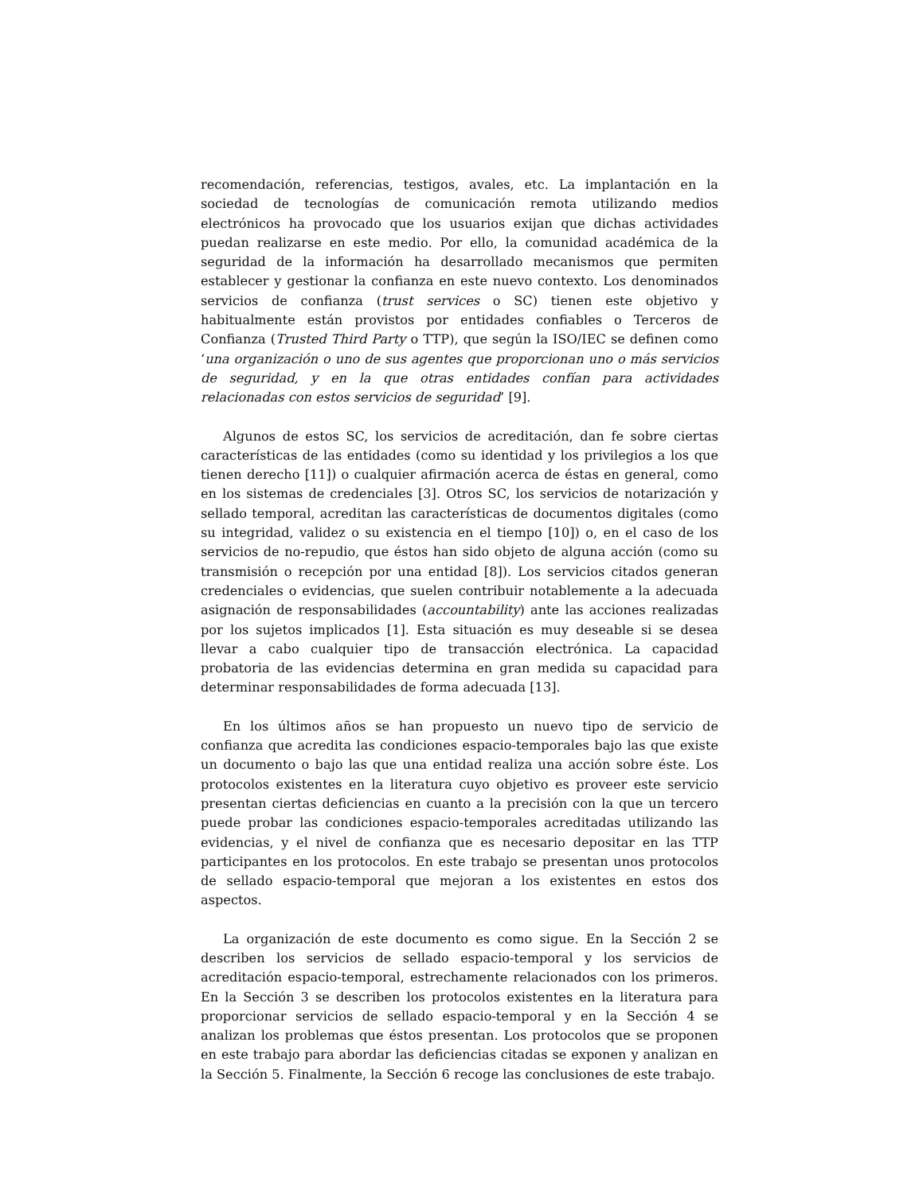recomendación, referencias, testigos, avales, etc. La implantación en la sociedad de tecnologías de comunicación remota utilizando medios electrónicos ha provocado que los usuarios exijan que dichas actividades puedan realizarse en este medio. Por ello, la comunidad académica de la seguridad de la información ha desarrollado mecanismos que permiten establecer y gestionar la confianza en este nuevo contexto. Los denominados servicios de confianza (trust services o SC) tienen este objetivo y habitualmente están provistos por entidades confiables o Terceros de Confianza (Trusted Third Party o TTP), que según la ISO/IEC se definen como ‘una organización o uno de sus agentes que proporcionan uno o más servicios de seguridad, y en la que otras entidades confían para actividades relacionadas con estos servicios de seguridad’ [9].
Algunos de estos SC, los servicios de acreditación, dan fe sobre ciertas características de las entidades (como su identidad y los privilegios a los que tienen derecho [11]) o cualquier afirmación acerca de éstas en general, como en los sistemas de credenciales [3]. Otros SC, los servicios de notarización y sellado temporal, acreditan las características de documentos digitales (como su integridad, validez o su existencia en el tiempo [10]) o, en el caso de los servicios de no-repudio, que éstos han sido objeto de alguna acción (como su transmisión o recepción por una entidad [8]). Los servicios citados generan credenciales o evidencias, que suelen contribuir notablemente a la adecuada asignación de responsabilidades (accountability) ante las acciones realizadas por los sujetos implicados [1]. Esta situación es muy deseable si se desea llevar a cabo cualquier tipo de transacción electrónica. La capacidad probatoria de las evidencias determina en gran medida su capacidad para determinar responsabilidades de forma adecuada [13].
En los últimos años se han propuesto un nuevo tipo de servicio de confianza que acredita las condiciones espacio-temporales bajo las que existe un documento o bajo las que una entidad realiza una acción sobre éste. Los protocolos existentes en la literatura cuyo objetivo es proveer este servicio presentan ciertas deficiencias en cuanto a la precisión con la que un tercero puede probar las condiciones espacio-temporales acreditadas utilizando las evidencias, y el nivel de confianza que es necesario depositar en las TTP participantes en los protocolos. En este trabajo se presentan unos protocolos de sellado espacio-temporal que mejoran a los existentes en estos dos aspectos.
La organización de este documento es como sigue. En la Sección 2 se describen los servicios de sellado espacio-temporal y los servicios de acreditación espacio-temporal, estrechamente relacionados con los primeros. En la Sección 3 se describen los protocolos existentes en la literatura para proporcionar servicios de sellado espacio-temporal y en la Sección 4 se analizan los problemas que éstos presentan. Los protocolos que se proponen en este trabajo para abordar las deficiencias citadas se exponen y analizan en la Sección 5. Finalmente, la Sección 6 recoge las conclusiones de este trabajo.